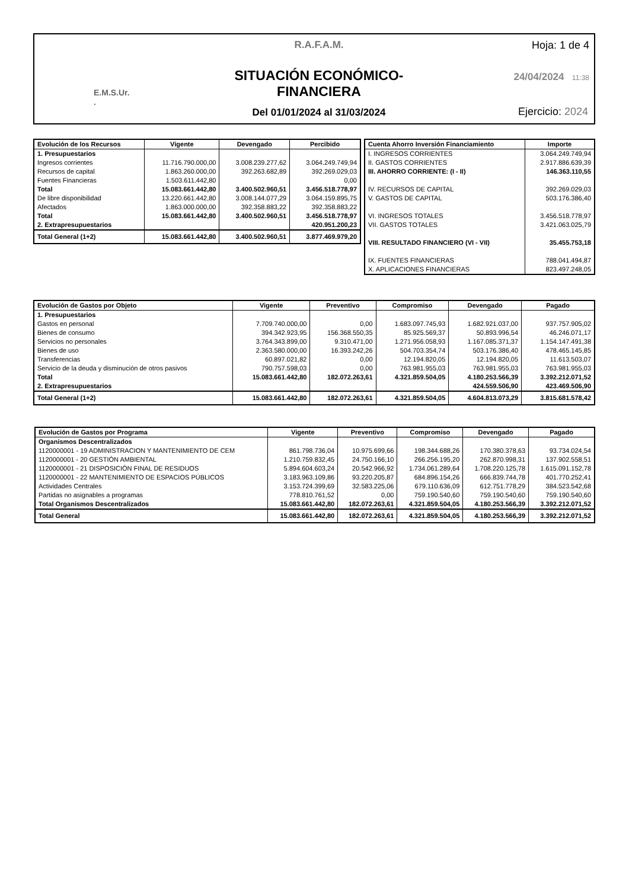E.M.S.Ur.
.
R.A.F.A.M.
SITUACIÓN ECONÓMICO-FINANCIERA
Del 01/01/2024 al 31/03/2024
Hoja: 1 de 4
24/04/2024 11:38
Ejercicio: 2024
| Evolución de los Recursos | Vigente | Devengado | Percibido |
| --- | --- | --- | --- |
| 1. Presupuestarios | | | |
| Ingresos corrientes | 11.716.790.000,00 | 3.008.239.277,62 | 3.064.249.749,94 |
| Recursos de capital | 1.863.260.000,00 | 392.263.682,89 | 392.269.029,03 |
| Fuentes Financieras | 1.503.611.442,80 | | 0,00 |
| Total | 15.083.661.442,80 | 3.400.502.960,51 | 3.456.518.778,97 |
| De libre disponibilidad | 13.220.661.442,80 | 3.008.144.077,29 | 3.064.159.895,75 |
| Afectados | 1.863.000.000,00 | 392.358.883,22 | 392.358.883,22 |
| Total | 15.083.661.442,80 | 3.400.502.960,51 | 3.456.518.778,97 |
| 2. Extrapresupuestarios | | | 420.951.200,23 |
| Total General (1+2) | 15.083.661.442,80 | 3.400.502.960,51 | 3.877.469.979,20 |
| Cuenta Ahorro Inversión Financiamiento | Importe |
| --- | --- |
| I. INGRESOS CORRIENTES | 3.064.249.749,94 |
| II. GASTOS CORRIENTES | 2.917.886.639,39 |
| III. AHORRO CORRIENTE: (I - II) | 146.363.110,55 |
| IV. RECURSOS DE CAPITAL | 392.269.029,03 |
| V. GASTOS DE CAPITAL | 503.176.386,40 |
| VI. INGRESOS TOTALES | 3.456.518.778,97 |
| VII. GASTOS TOTALES | 3.421.063.025,79 |
| VIII. RESULTADO FINANCIERO (VI - VII) | 35.455.753,18 |
| IX. FUENTES FINANCIERAS | 788.041.494,87 |
| X. APLICACIONES FINANCIERAS | 823.497.248,05 |
| Evolución de Gastos por Objeto | Vigente | Preventivo | Compromiso | Devengado | Pagado |
| --- | --- | --- | --- | --- | --- |
| 1. Presupuestarios | | | | | |
| Gastos en personal | 7.709.740.000,00 | 0,00 | 1.683.097.745,93 | 1.682.921.037,00 | 937.757.905,02 |
| Bienes de consumo | 394.342.923,95 | 156.368.550,35 | 85.925.569,37 | 50.893.996,54 | 46.246.071,17 |
| Servicios no personales | 3.764.343.899,00 | 9.310.471,00 | 1.271.956.058,93 | 1.167.085.371,37 | 1.154.147.491,38 |
| Bienes de uso | 2.363.580.000,00 | 16.393.242,26 | 504.703.354,74 | 503.176.386,40 | 478.465.145,85 |
| Transferencias | 60.897.021,82 | 0,00 | 12.194.820,05 | 12.194.820,05 | 11.613.503,07 |
| Servicio de la deuda y disminución de otros pasivos | 790.757.598,03 | 0,00 | 763.981.955,03 | 763.981.955,03 | 763.981.955,03 |
| Total | 15.083.661.442,80 | 182.072.263,61 | 4.321.859.504,05 | 4.180.253.566,39 | 3.392.212.071,52 |
| 2. Extrapresupuestarios | | | | 424.559.506,90 | 423.469.506,90 |
| Total General (1+2) | 15.083.661.442,80 | 182.072.263,61 | 4.321.859.504,05 | 4.604.813.073,29 | 3.815.681.578,42 |
| Evolución de Gastos por Programa | Vigente | Preventivo | Compromiso | Devengado | Pagado |
| --- | --- | --- | --- | --- | --- |
| Organismos Descentralizados | | | | | |
| 1120000001 - 19 ADMINISTRACION Y MANTENIMIENTO DE CEM | 861.798.736,04 | 10.975.699,66 | 198.344.688,26 | 170.380.378,63 | 93.734.024,54 |
| 1120000001 - 20 GESTIÓN AMBIENTAL | 1.210.759.832,45 | 24.750.166,10 | 266.256.195,20 | 262.870.998,31 | 137.902.558,51 |
| 1120000001 - 21 DISPOSICIÓN FINAL DE RESIDUOS | 5.894.604.603,24 | 20.542.966,92 | 1.734.061.289,64 | 1.708.220.125,78 | 1.615.091.152,78 |
| 1120000001 - 22 MANTENIMIENTO DE ESPACIOS PÚBLICOS | 3.183.963.109,86 | 93.220.205,87 | 684.896.154,26 | 666.839.744,78 | 401.770.252,41 |
| Actividades Centrales | 3.153.724.399,69 | 32.583.225,06 | 679.110.636,09 | 612.751.778,29 | 384.523.542,68 |
| Partidas no asignables a programas | 778.810.761,52 | 0,00 | 759.190.540,60 | 759.190.540,60 | 759.190.540,60 |
| Total Organismos Descentralizados | 15.083.661.442,80 | 182.072.263,61 | 4.321.859.504,05 | 4.180.253.566,39 | 3.392.212.071,52 |
| Total General | 15.083.661.442,80 | 182.072.263,61 | 4.321.859.504,05 | 4.180.253.566,39 | 3.392.212.071,52 |